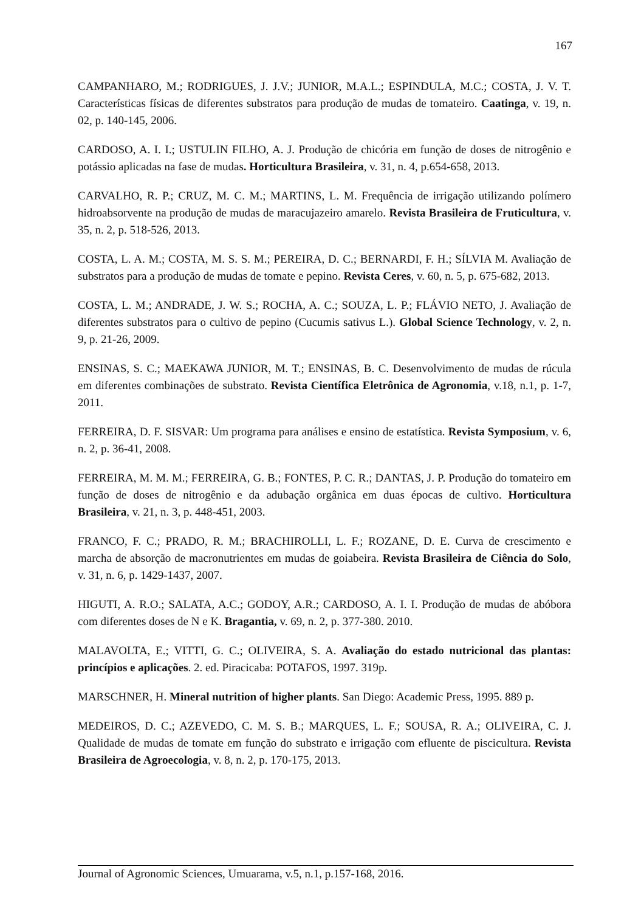167
CAMPANHARO, M.; RODRIGUES, J. J.V.; JUNIOR, M.A.L.; ESPINDULA, M.C.; COSTA, J. V. T. Características físicas de diferentes substratos para produção de mudas de tomateiro. Caatinga, v. 19, n. 02, p. 140-145, 2006.
CARDOSO, A. I. I.; USTULIN FILHO, A. J. Produção de chicória em função de doses de nitrogênio e potássio aplicadas na fase de mudas. Horticultura Brasileira, v. 31, n. 4, p.654-658, 2013.
CARVALHO, R. P.; CRUZ, M. C. M.; MARTINS, L. M. Frequência de irrigação utilizando polímero hidroabsorvente na produção de mudas de maracujazeiro amarelo. Revista Brasileira de Fruticultura, v. 35, n. 2, p. 518-526, 2013.
COSTA, L. A. M.; COSTA, M. S. S. M.; PEREIRA, D. C.; BERNARDI, F. H.; SÍLVIA M. Avaliação de substratos para a produção de mudas de tomate e pepino. Revista Ceres, v. 60, n. 5, p. 675-682, 2013.
COSTA, L. M.; ANDRADE, J. W. S.; ROCHA, A. C.; SOUZA, L. P.; FLÁVIO NETO, J. Avaliação de diferentes substratos para o cultivo de pepino (Cucumis sativus L.). Global Science Technology, v. 2, n. 9, p. 21-26, 2009.
ENSINAS, S. C.; MAEKAWA JUNIOR, M. T.; ENSINAS, B. C. Desenvolvimento de mudas de rúcula em diferentes combinações de substrato. Revista Científica Eletrônica de Agronomia, v.18, n.1, p. 1-7, 2011.
FERREIRA, D. F. SISVAR: Um programa para análises e ensino de estatística. Revista Symposium, v. 6, n. 2, p. 36-41, 2008.
FERREIRA, M. M. M.; FERREIRA, G. B.; FONTES, P. C. R.; DANTAS, J. P. Produção do tomateiro em função de doses de nitrogênio e da adubação orgânica em duas épocas de cultivo. Horticultura Brasileira, v. 21, n. 3, p. 448-451, 2003.
FRANCO, F. C.; PRADO, R. M.; BRACHIROLLI, L. F.; ROZANE, D. E. Curva de crescimento e marcha de absorção de macronutrientes em mudas de goiabeira. Revista Brasileira de Ciência do Solo, v. 31, n. 6, p. 1429-1437, 2007.
HIGUTI, A. R.O.; SALATA, A.C.; GODOY, A.R.; CARDOSO, A. I. I. Produção de mudas de abóbora com diferentes doses de N e K. Bragantia, v. 69, n. 2, p. 377-380. 2010.
MALAVOLTA, E.; VITTI, G. C.; OLIVEIRA, S. A. Avaliação do estado nutricional das plantas: princípios e aplicações. 2. ed. Piracicaba: POTAFOS, 1997. 319p.
MARSCHNER, H. Mineral nutrition of higher plants. San Diego: Academic Press, 1995. 889 p.
MEDEIROS, D. C.; AZEVEDO, C. M. S. B.; MARQUES, L. F.; SOUSA, R. A.; OLIVEIRA, C. J. Qualidade de mudas de tomate em função do substrato e irrigação com efluente de piscicultura. Revista Brasileira de Agroecologia, v. 8, n. 2, p. 170-175, 2013.
Journal of Agronomic Sciences, Umuarama, v.5, n.1, p.157-168, 2016.